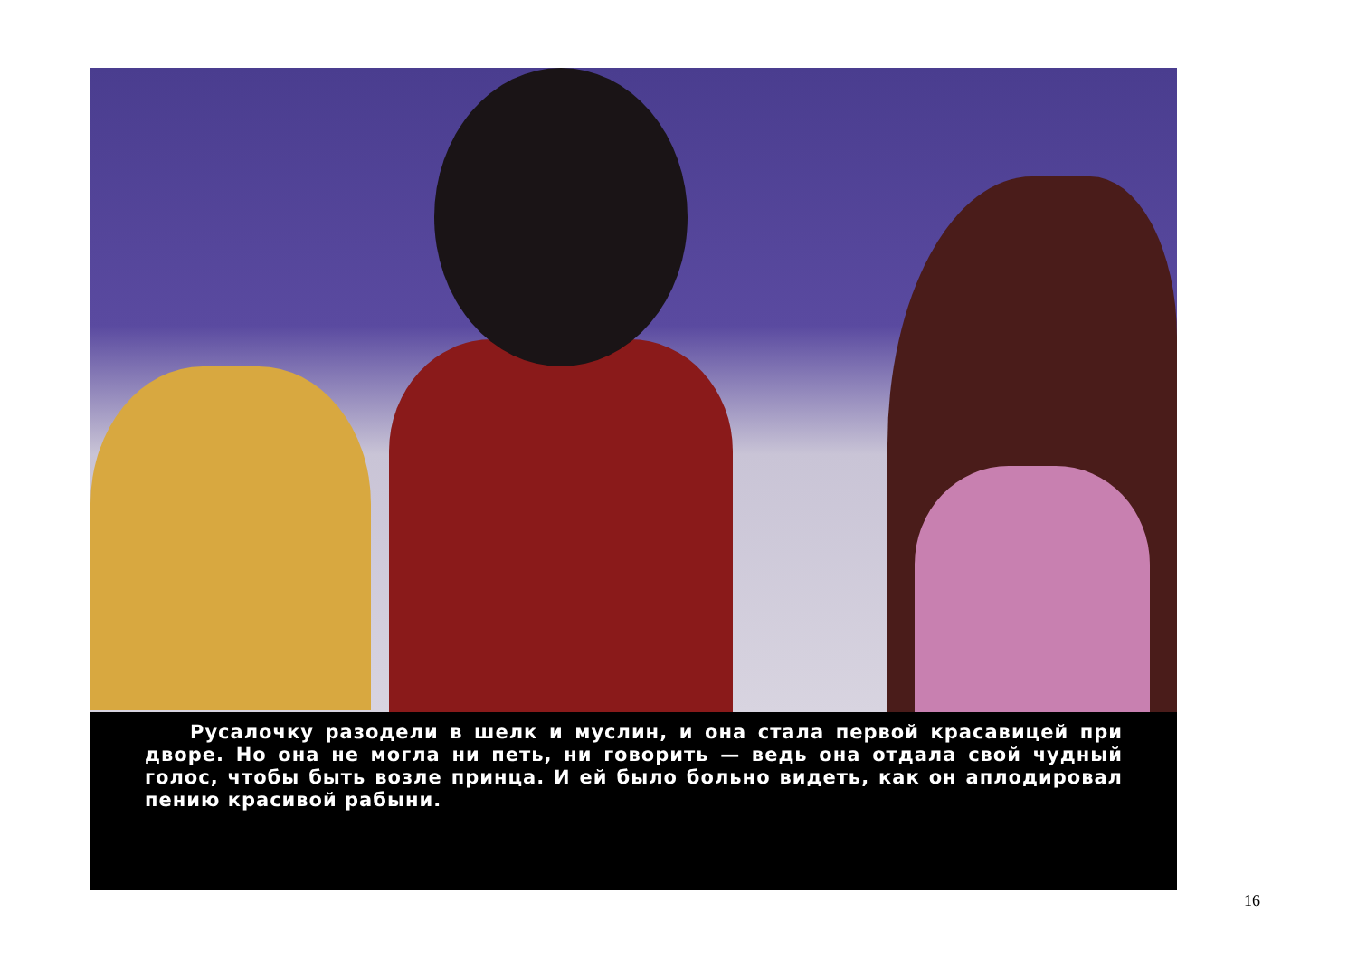Русалочку разодели в шелк и муслин, и она стала первой красавицей при дворе. Но она не могла ни петь, ни говорить — ведь она отдала свой чудный голос, чтобы быть возле принца. И ей было больно видеть, как он аплодировал пению красивой рабыни.
16